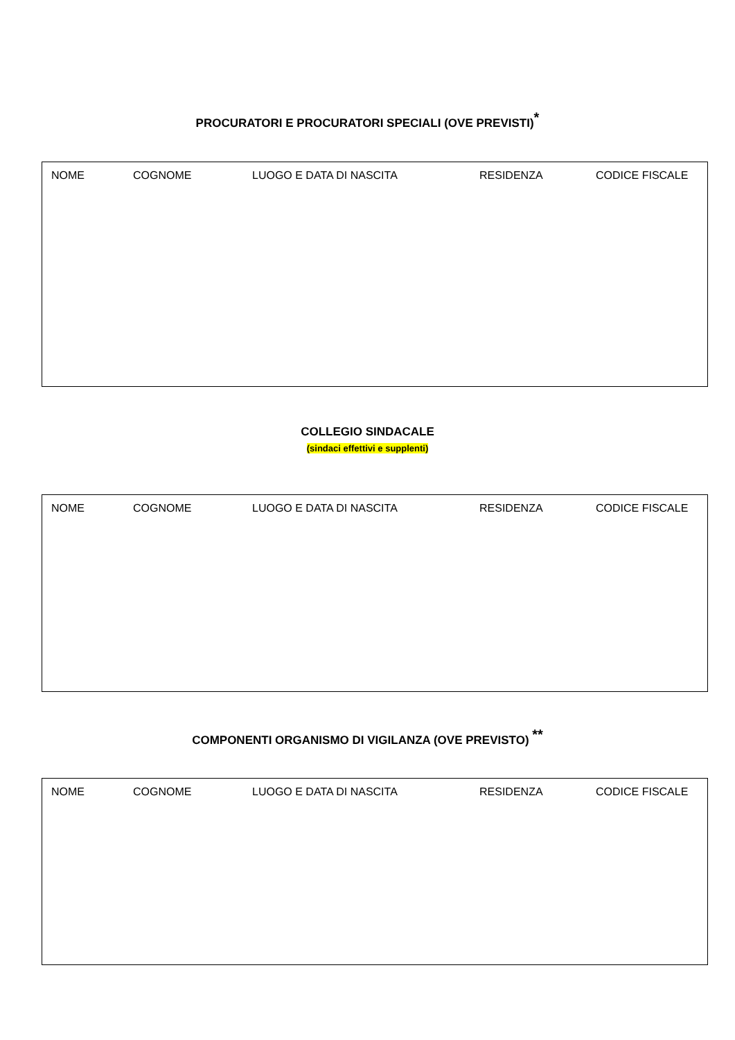PROCURATORI E PROCURATORI SPECIALI (OVE PREVISTI)<sup>*</sup>
| NOME | COGNOME | LUOGO E DATA DI NASCITA | RESIDENZA | CODICE FISCALE |
| --- | --- | --- | --- | --- |
COLLEGIO SINDACALE
(sindaci effettivi e supplenti)
| NOME | COGNOME | LUOGO E DATA DI NASCITA | RESIDENZA | CODICE FISCALE |
| --- | --- | --- | --- | --- |
COMPONENTI ORGANISMO DI VIGILANZA (OVE PREVISTO) <sup>**</sup>
| NOME | COGNOME | LUOGO E DATA DI NASCITA | RESIDENZA | CODICE FISCALE |
| --- | --- | --- | --- | --- |